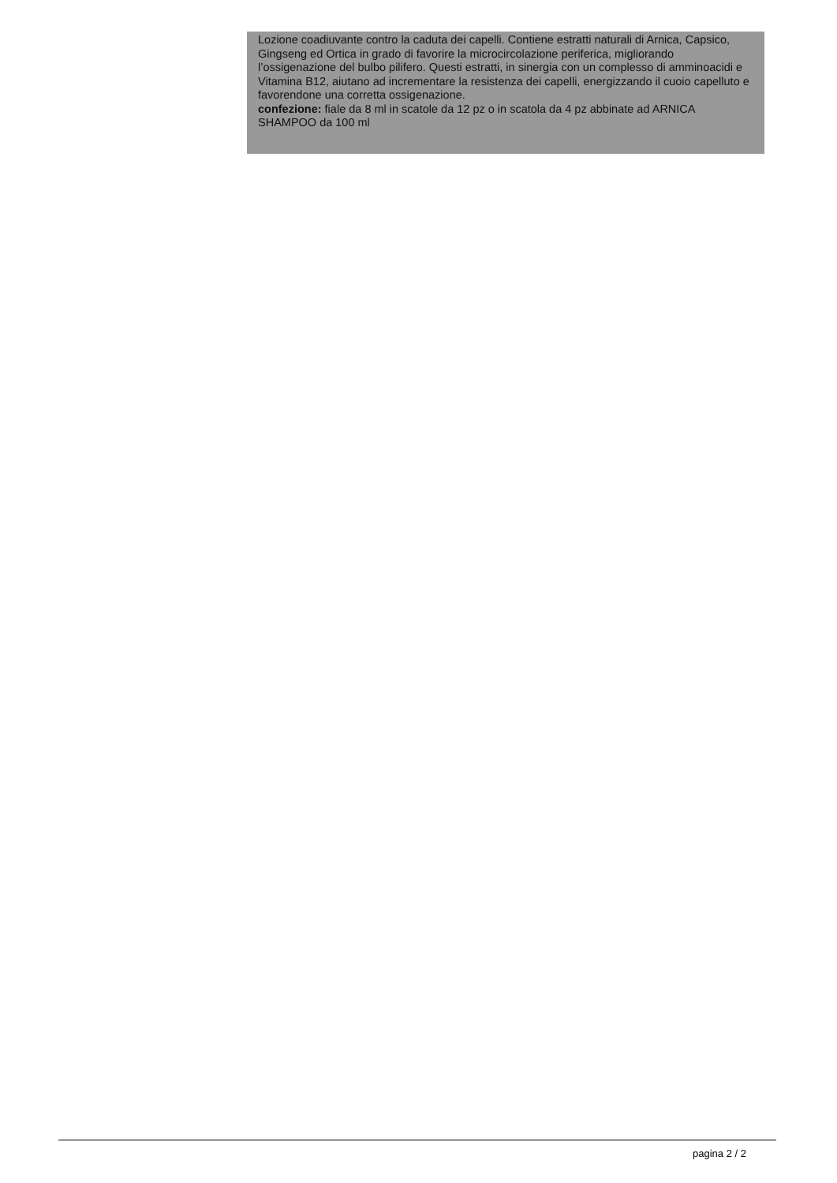Lozione coadiuvante contro la caduta dei capelli. Contiene estratti naturali di Arnica, Capsico, Gingseng ed Ortica in grado di favorire la microcircolazione periferica, migliorando l’ossigenazione del bulbo pilifero. Questi estratti, in sinergia con un complesso di amminoacidi e Vitamina B12, aiutano ad incrementare la resistenza dei capelli, energizzando il cuoio capelluto e favorendone una corretta ossigenazione.
confezione: fiale da 8 ml in scatole da 12 pz o in scatola da 4 pz abbinate ad ARNICA SHAMPOO da 100 ml
pagina 2 / 2